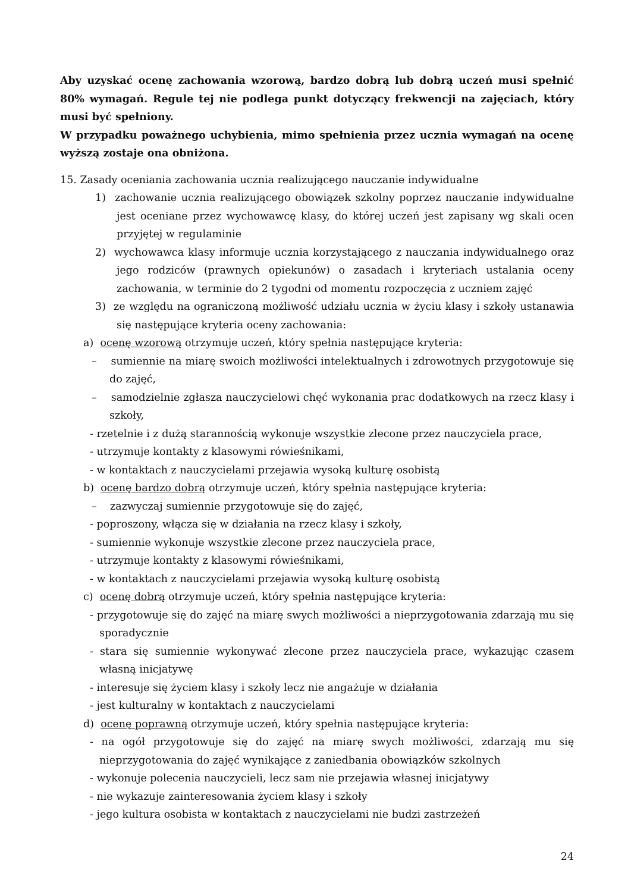Aby uzyskać ocenę zachowania wzorową, bardzo dobrą lub dobrą uczeń musi spełnić 80% wymagań. Regule tej nie podlega punkt dotyczący frekwencji na zajęciach, który musi być spełniony.
W przypadku poważnego uchybienia, mimo spełnienia przez ucznia wymagań na ocenę wyższą zostaje ona obniżona.
15. Zasady oceniania zachowania ucznia realizującego nauczanie indywidualne
1) zachowanie ucznia realizującego obowiązek szkolny poprzez nauczanie indywidualne jest oceniane przez wychowawcę klasy, do której uczeń jest zapisany wg skali ocen przyjętej w regulaminie
2) wychowawca klasy informuje ucznia korzystającego z nauczania indywidualnego oraz jego rodziców (prawnych opiekunów) o zasadach i kryteriach ustalania oceny zachowania, w terminie do 2 tygodni od momentu rozpoczęcia z uczniem zajęć
3) ze względu na ograniczoną możliwość udziału ucznia w życiu klasy i szkoły ustanawia się następujące kryteria oceny zachowania:
a) ocenę wzorową otrzymuje uczeń, który spełnia następujące kryteria:
– sumiennie na miarę swoich możliwości intelektualnych i zdrowotnych przygotowuje się do zajęć,
– samodzielnie zgłasza nauczycielowi chęć wykonania prac dodatkowych na rzecz klasy i szkoły,
- rzetelnie i z dużą starannością wykonuje wszystkie zlecone przez nauczyciela prace,
- utrzymuje kontakty z klasowymi rówieśnikami,
- w kontaktach z nauczycielami przejawia wysoką kulturę osobistą
b) ocenę bardzo dobrą otrzymuje uczeń, który spełnia następujące kryteria:
– zazwyczaj sumiennie przygotowuje się do zajęć,
- poproszony, włącza się w działania na rzecz klasy i szkoły,
- sumiennie wykonuje wszystkie zlecone przez nauczyciela prace,
- utrzymuje kontakty z klasowymi rówieśnikami,
- w kontaktach z nauczycielami przejawia wysoką kulturę osobistą
c) ocenę dobrą otrzymuje uczeń, który spełnia następujące kryteria:
- przygotowuje się do zajęć na miarę swych możliwości a nieprzygotowania zdarzają mu się sporadycznie
- stara się sumiennie wykonywać zlecone przez nauczyciela prace, wykazując czasem własną inicjatywę
- interesuje się życiem klasy i szkoły lecz nie angażuje w działania
- jest kulturalny w kontaktach z nauczycielami
d) ocenę poprawną otrzymuje uczeń, który spełnia następujące kryteria:
- na ogół przygotowuje się do zajęć na miarę swych możliwości, zdarzają mu się nieprzygotowania do zajęć wynikające z zaniedbania obowiązków szkolnych
- wykonuje polecenia nauczycieli, lecz sam nie przejawia własnej inicjatywy
- nie wykazuje zainteresowania życiem klasy i szkoły
- jego kultura osobista w kontaktach z nauczycielami nie budzi zastrzeżeń
24